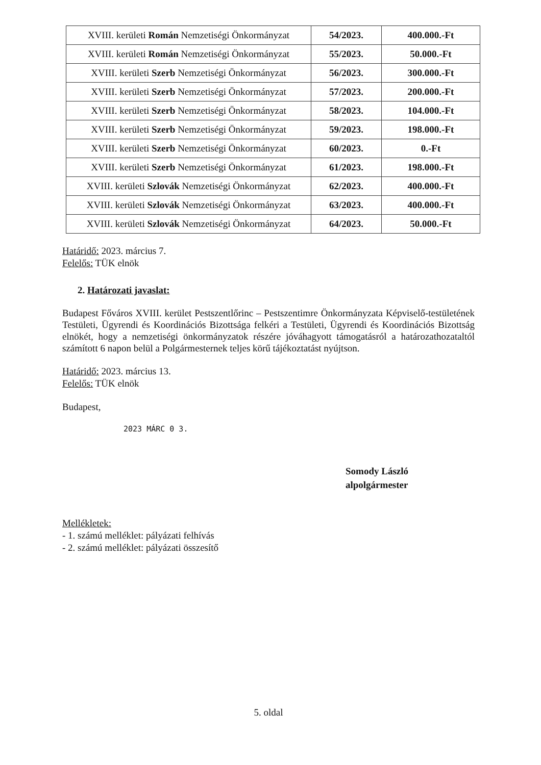| XVIII. kerületi Román Nemzetiségi Önkormányzat | 54/2023. | 400.000.-Ft |
| XVIII. kerületi Román Nemzetiségi Önkormányzat | 55/2023. | 50.000.-Ft |
| XVIII. kerületi Szerb Nemzetiségi Önkormányzat | 56/2023. | 300.000.-Ft |
| XVIII. kerületi Szerb Nemzetiségi Önkormányzat | 57/2023. | 200.000.-Ft |
| XVIII. kerületi Szerb Nemzetiségi Önkormányzat | 58/2023. | 104.000.-Ft |
| XVIII. kerületi Szerb Nemzetiségi Önkormányzat | 59/2023. | 198.000.-Ft |
| XVIII. kerületi Szerb Nemzetiségi Önkormányzat | 60/2023. | 0.-Ft |
| XVIII. kerületi Szerb Nemzetiségi Önkormányzat | 61/2023. | 198.000.-Ft |
| XVIII. kerületi Szlovák Nemzetiségi Önkormányzat | 62/2023. | 400.000.-Ft |
| XVIII. kerületi Szlovák Nemzetiségi Önkormányzat | 63/2023. | 400.000.-Ft |
| XVIII. kerületi Szlovák Nemzetiségi Önkormányzat | 64/2023. | 50.000.-Ft |
Határidő: 2023. március 7.
Felelős: TÜK elnök
2. Határozati javaslat:
Budapest Főváros XVIII. kerület Pestszentlőrinc – Pestszentimre Önkormányzata Képviselő-testületének Testületi, Ügyrendi és Koordinációs Bizottsága felkéri a Testületi, Ügyrendi és Koordinációs Bizottság elnökét, hogy a nemzetiségi önkormányzatok részére jóváhagyott támogatásról a határozathozataltól számított 6 napon belül a Polgármesternek teljes körű tájékoztatást nyújtson.
Határidő: 2023. március 13.
Felelős: TÜK elnök
Budapest,
2023 MÁRC 0 3.
Somody László
alpolgármester
Mellékletek:
- 1. számú melléklet: pályázati felhívás
- 2. számú melléklet: pályázati összesítő
5. oldal